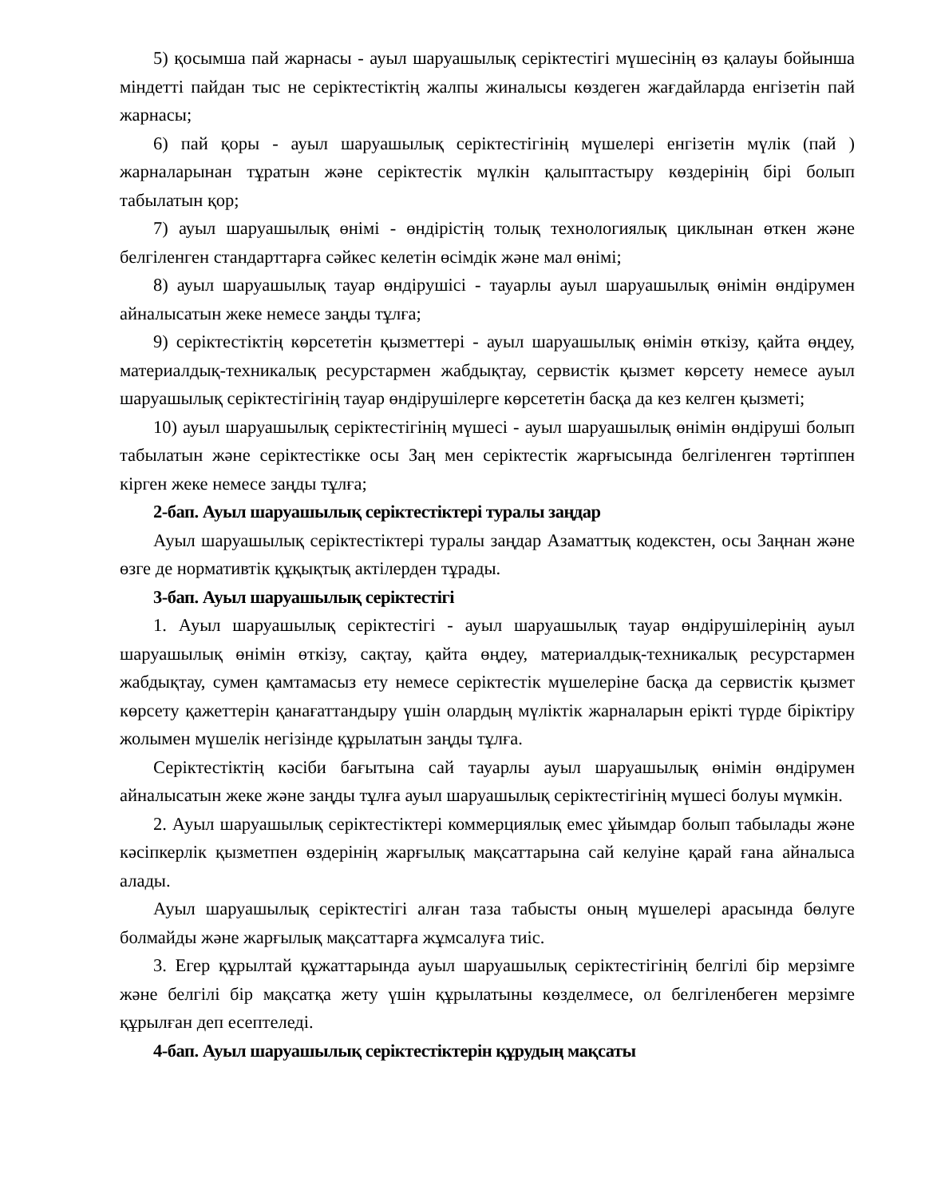5) қосымша пай жарнасы - ауыл шаруашылық серіктестігі мүшесінің өз қалауы бойынша міндетті пайдан тыс не серіктестіктің жалпы жиналысы көздеген жағдайларда енгізетін пай жарнасы;
6) пай қоры - ауыл шаруашылық серіктестігінің мүшелері енгізетін мүлік (пай ) жарналарынан тұратын және серіктестік мүлкін қалыптастыру көздерінің бірі болып табылатын қор;
7) ауыл шаруашылық өнімі - өндірістің толық технологиялық циклынан өткен және белгіленген стандарттарға сәйкес келетін өсімдік және мал өнімі;
8) ауыл шаруашылық тауар өндірушісі - тауарлы ауыл шаруашылық өнімін өндірумен айналысатын жеке немесе заңды тұлға;
9) серіктестіктің көрсететін қызметтері - ауыл шаруашылық өнімін өткізу, қайта өңдеу, материалдық-техникалық ресурстармен жабдықтау, сервистік қызмет көрсету немесе ауыл шаруашылық серіктестігінің тауар өндірушілерге көрсететін басқа да кез келген қызметі;
10) ауыл шаруашылық серіктестігінің мүшесі - ауыл шаруашылық өнімін өндіруші болып табылатын және серіктестікке осы Заң мен серіктестік жарғысында белгіленген тәртіппен кірген жеке немесе заңды тұлға;
2-бап. Ауыл шаруашылық серіктестіктері туралы заңдар
Ауыл шаруашылық серіктестіктері туралы заңдар Азаматтық кодекстен, осы Заңнан және өзге де нормативтік құқықтық актілерден тұрады.
3-бап. Ауыл шаруашылық серіктестігі
1. Ауыл шаруашылық серіктестігі - ауыл шаруашылық тауар өндірушілерінің ауыл шаруашылық өнімін өткізу, сақтау, қайта өңдеу, материалдық-техникалық ресурстармен жабдықтау, сумен қамтамасыз ету немесе серіктестік мүшелеріне басқа да сервистік қызмет көрсету қажеттерін қанағаттандыру үшін олардың мүліктік жарналарын ерікті түрде біріктіру жолымен мүшелік негізінде құрылатын заңды тұлға.
Серіктестіктің кәсіби бағытына сай тауарлы ауыл шаруашылық өнімін өндірумен айналысатын жеке және заңды тұлға ауыл шаруашылық серіктестігінің мүшесі болуы мүмкін.
2. Ауыл шаруашылық серіктестіктері коммерциялық емес ұйымдар болып табылады және кәсіпкерлік қызметпен өздерінің жарғылық мақсаттарына сай келуіне қарай ғана айналыса алады.
Ауыл шаруашылық серіктестігі алған таза табысты оның мүшелері арасында бөлуге болмайды және жарғылық мақсаттарға жұмсалуға тиіс.
3. Егер құрылтай құжаттарында ауыл шаруашылық серіктестігінің белгілі бір мерзімге және белгілі бір мақсатқа жету үшін құрылатыны көзделмесе, ол белгіленбеген мерзімге құрылған деп есептеледі.
4-бап. Ауыл шаруашылық серіктестіктерін құрудың мақсаты